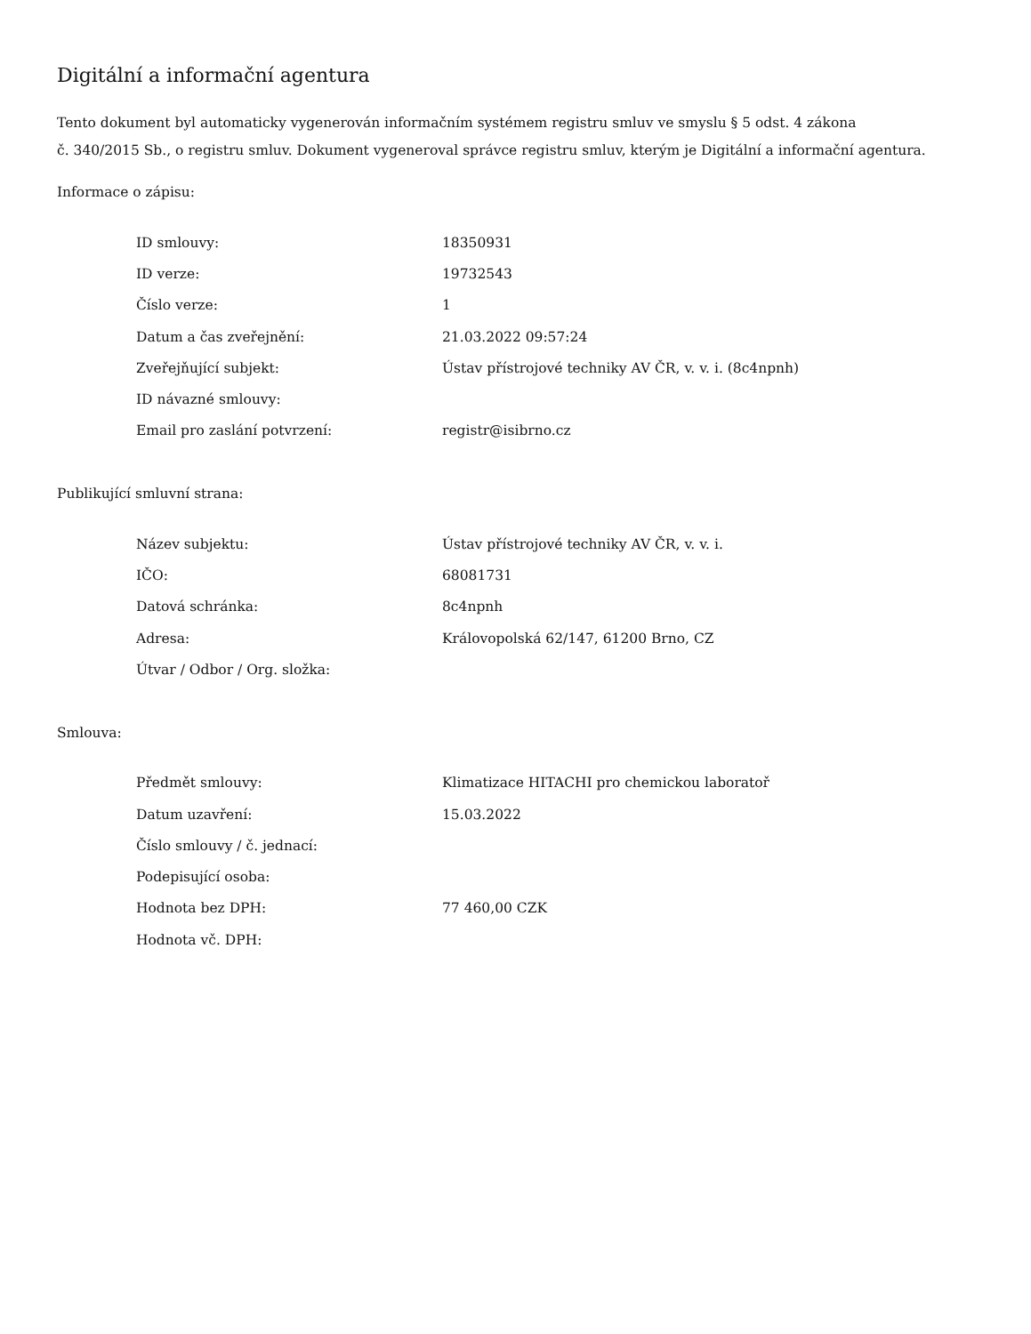Digitální a informační agentura
Tento dokument byl automaticky vygenerován informačním systémem registru smluv ve smyslu § 5 odst. 4 zákona
č. 340/2015 Sb., o registru smluv. Dokument vygeneroval správce registru smluv, kterým je Digitální a informační agentura.
Informace o zápisu:
| ID smlouvy: | 18350931 |
| ID verze: | 19732543 |
| Číslo verze: | 1 |
| Datum a čas zveřejnění: | 21.03.2022 09:57:24 |
| Zveřejňující subjekt: | Ústav přístrojové techniky AV ČR, v. v. i. (8c4npnh) |
| ID návazné smlouvy: | |
| Email pro zaslání potvrzení: | registr@isibrno.cz |
Publikující smluvní strana:
| Název subjektu: | Ústav přístrojové techniky AV ČR, v. v. i. |
| IČO: | 68081731 |
| Datová schránka: | 8c4npnh |
| Adresa: | Královopolská 62/147, 61200 Brno, CZ |
| Útvar / Odbor / Org. složka: | |
Smlouva:
| Předmět smlouvy: | Klimatizace HITACHI pro chemickou laboratoř |
| Datum uzavření: | 15.03.2022 |
| Číslo smlouvy / č. jednací: | |
| Podepisující osoba: | |
| Hodnota bez DPH: | 77 460,00 CZK |
| Hodnota vč. DPH: | |